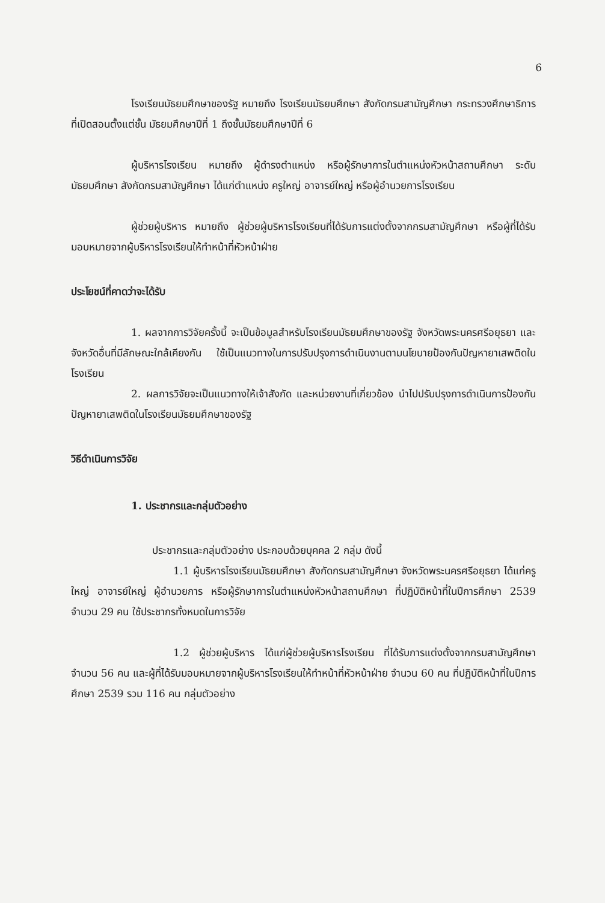6
โรงเรียนมัธยมศึกษาของรัฐ หมายถึง โรงเรียนมัธยมศึกษา สังกัดกรมสามัญศึกษา กระทรวงศึกษาธิการ ที่เปิดสอนตั้งแต่ชั้น มัธยมศึกษาปีที่ 1 ถึงชั้นมัธยมศึกษาปีที่ 6
ผู้บริหารโรงเรียน หมายถึง ผู้ดำรงตำแหน่ง หรือผู้รักษาการในตำแหน่งหัวหน้าสถานศึกษา ระดับมัธยมศึกษา สังกัดกรมสามัญศึกษา ได้แก่ตำแหน่ง ครูใหญ่ อาจารย์ใหญ่ หรือผู้อำนวยการโรงเรียน
ผู้ช่วยผู้บริหาร หมายถึง ผู้ช่วยผู้บริหารโรงเรียนที่ได้รับการแต่งตั้งจากกรมสามัญศึกษา หรือผู้ที่ได้รับมอบหมายจากผู้บริหารโรงเรียนให้ทำหน้าที่หัวหน้าฝ่าย
ประโยชน์ที่คาดว่าจะได้รับ
1. ผลจากการวิจัยครั้งนี้ จะเป็นข้อมูลสำหรับโรงเรียนมัธยมศึกษาของรัฐ จังหวัดพระนครศรีอยุธยา และจังหวัดอื่นที่มีลักษณะใกล้เคียงกัน ใช้เป็นแนวทางในการปรับปรุงการดำเนินงานตามนโยบายป้องกันปัญหายาเสพติดในโรงเรียน
2. ผลการวิจัยจะเป็นแนวทางให้เจ้าสังกัด และหน่วยงานที่เกี่ยวข้อง นำไปปรับปรุงการดำเนินการป้องกันปัญหายาเสพติดในโรงเรียนมัธยมศึกษาของรัฐ
วิธีดำเนินการวิจัย
1. ประชากรและกลุ่มตัวอย่าง
ประชากรและกลุ่มตัวอย่าง ประกอบด้วยบุคคล 2 กลุ่ม ดังนี้
1.1 ผู้บริหารโรงเรียนมัธยมศึกษา สังกัดกรมสามัญศึกษา จังหวัดพระนครศรีอยุธยา ได้แก่ครูใหญ่ อาจารย์ใหญ่ ผู้อำนวยการ หรือผู้รักษาการในตำแหน่งหัวหน้าสถานศึกษา ที่ปฏิบัติหน้าที่ในปีการศึกษา 2539 จำนวน 29 คน ใช้ประชากรทั้งหมดในการวิจัย
1.2 ผู้ช่วยผู้บริหาร ได้แก่ผู้ช่วยผู้บริหารโรงเรียน ที่ได้รับการแต่งตั้งจากกรมสามัญศึกษา จำนวน 56 คน และผู้ที่ได้รับมอบหมายจากผู้บริหารโรงเรียนให้ทำหน้าที่หัวหน้าฝ่าย จำนวน 60 คน ที่ปฏิบัติหน้าที่ในปีการศึกษา 2539 รวม 116 คน กลุ่มตัวอย่าง